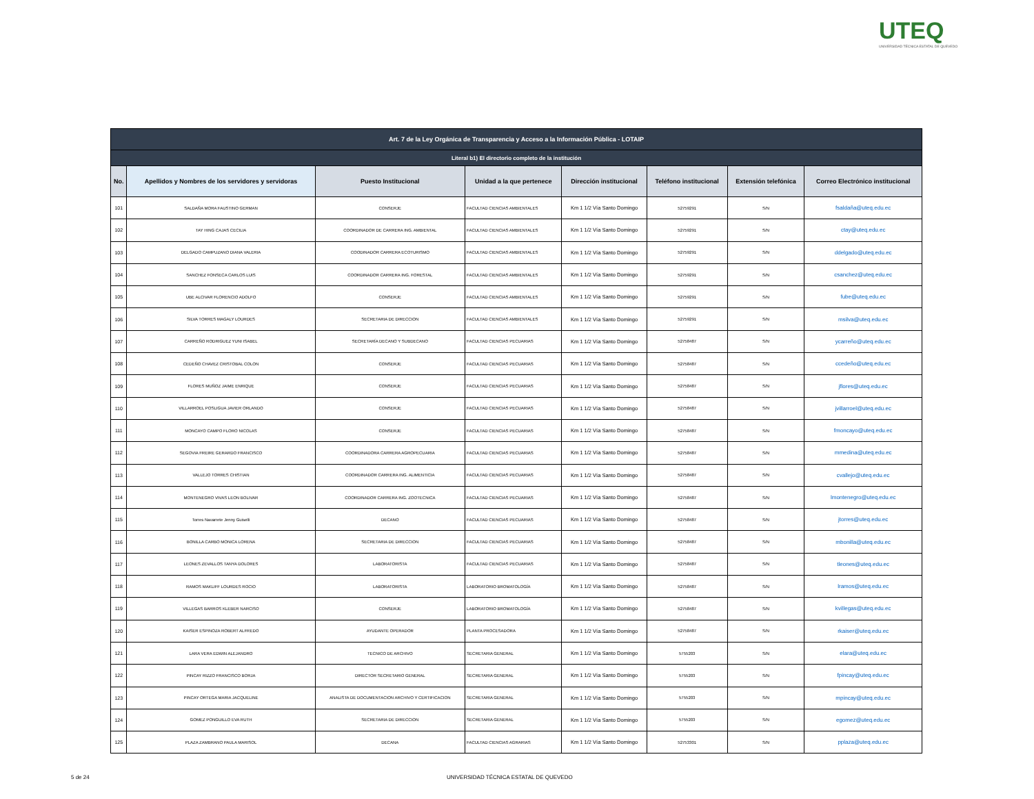UTEQ
UNIVERSIDAD TÉCNICA ESTATAL DE QUEVEDO
| Art. 7 de la Ley Orgánica de Transparencia y Acceso a la Información Pública - LOTAIP | | | | | | | |
| Literal b1) El directorio completo de la institución | | | | | | | |
| No. | Apellidos y Nombres de los servidores y servidoras | Puesto Institucional | Unidad a la que pertenece | Dirección institucional | Teléfono institucional | Extensión telefónica | Correo Electrónico institucional |
| 101 | SALDAÑA MORA FAUSTINO GERMAN | CONSERJE | FACULTAD CIENCIAS AMBIENTALES | Km 1 1/2 Vía Santo Domingo | 52759291 | S/N | fsaldaña@uteq.edu.ec |
| 102 | TAY HING CAJAS CECILIA | COORDINADOR DE CARRERA ING. AMBIENTAL | FACULTAD CIENCIAS AMBIENTALES | Km 1 1/2 Vía Santo Domingo | 52759291 | S/N | ctay@uteq.edu.ec |
| 103 | DELGADO CAMPUZANO DIANA VALERIA | COODINADOR CARRERA ECOTURISMO | FACULTAD CIENCIAS AMBIENTALES | Km 1 1/2 Vía Santo Domingo | 52759291 | S/N | ddelgado@uteq.edu.ec |
| 104 | SANCHEZ FONSECA CARLOS LUIS | COORDINADOR CARRERA ING. FORESTAL | FACULTAD CIENCIAS AMBIENTALES | Km 1 1/2 Vía Santo Domingo | 52759291 | S/N | csanchez@uteq.edu.ec |
| 105 | UBE ALCIVAR FLORENCIO ADOLFO | CONSERJE | FACULTAD CIENCIAS AMBIENTALES | Km 1 1/2 Vía Santo Domingo | 52759291 | S/N | fube@uteq.edu.ec |
| 106 | SILVA TORRES MAGALY LOURDES | SECRETARIA DE DIRECCION | FACULTAD CIENCIAS AMBIENTALES | Km 1 1/2 Vía Santo Domingo | 52759291 | S/N | msilva@uteq.edu.ec |
| 107 | CARREÑO RODRIGUEZ YUNI ISABEL | SECRETARÍA DECANO Y SUBDECANO | FACULTAD CIENCIAS PECUARIAS | Km 1 1/2 Vía Santo Domingo | 52758487 | S/N | ycarreño@uteq.edu.ec |
| 108 | CEDEÑO CHAVEZ CRISTOBAL COLON | CONSERJE | FACULTAD CIENCIAS PECUARIAS | Km 1 1/2 Vía Santo Domingo | 52758487 | S/N | ccedeño@uteq.edu.ec |
| 109 | FLORES MUÑOZ JAIME ENRIQUE | CONSERJE | FACULTAD CIENCIAS PECUARIAS | Km 1 1/2 Vía Santo Domingo | 52758487 | S/N | jflores@uteq.edu.ec |
| 110 | VILLARROEL POSLIGUA JAVIER ORLANDO | CONSERJE | FACULTAD CIENCIAS PECUARIAS | Km 1 1/2 Vía Santo Domingo | 52758487 | S/N | jvillarroel@uteq.edu.ec |
| 111 | MONCAYO CAMPO FLORO NICOLAS | CONSERJE | FACULTAD CIENCIAS PECUARIAS | Km 1 1/2 Vía Santo Domingo | 52758487 | S/N | fmoncayo@uteq.edu.ec |
| 112 | SEGOVIA FREIRE GERARDO FRANCISCO | COORDINADORA CARRERA AGROPECUARIA | FACULTAD CIENCIAS PECUARIAS | Km 1 1/2 Vía Santo Domingo | 52758487 | S/N | mmedina@uteq.edu.ec |
| 113 | VALLEJO TORRES CHISTIAN | COORDINADOR CARRERA ING. ALIMENTICIA | FACULTAD CIENCIAS PECUARIAS | Km 1 1/2 Vía Santo Domingo | 52758487 | S/N | cvallejo@uteq.edu.ec |
| 114 | MONTENEGRO VIVAS LEON BOLIVAR | COORDINADOR CARRERA ING. ZOOTECNICA | FACULTAD CIENCIAS PECUARIAS | Km 1 1/2 Vía Santo Domingo | 52758487 | S/N | lmontenegro@uteq.edu.ec |
| 115 | Torres Navarrete Jenny Guiselli | DECANO | FACULTAD CIENCIAS PECUARIAS | Km 1 1/2 Vía Santo Domingo | 52758487 | S/N | jtorres@uteq.edu.ec |
| 116 | BONILLA CARBO MONICA LORENA | SECRETARIA DE DIRECCION | FACULTAD CIENCIAS PECUARIAS | Km 1 1/2 Vía Santo Domingo | 52758487 | S/N | mbonilla@uteq.edu.ec |
| 117 | LEONES ZEVALLOS TANYA DOLORES | LABORATORISTA | FACULTAD CIENCIAS PECUARIAS | Km 1 1/2 Vía Santo Domingo | 52758487 | S/N | tleones@uteq.edu.ec |
| 118 | RAMOS MAKLIFF LOURDES ROCIO | LABORATORISTA | LABORATORIO BROMATOLOGÍA | Km 1 1/2 Vía Santo Domingo | 52758487 | S/N | lramos@uteq.edu.ec |
| 119 | VILLEGAS BARROS KLEBER NARCISO | CONSERJE | LABORATORIO BROMATOLOGÍA | Km 1 1/2 Vía Santo Domingo | 52758487 | S/N | kvillegas@uteq.edu.ec |
| 120 | KAISER ESPINOZA ROBERT ALFREDO | AYUDANTE OPERADOR | PLANTA PROCESADORA | Km 1 1/2 Vía Santo Domingo | 52758487 | S/N | rkaiser@uteq.edu.ec |
| 121 | LARA VERA EDWIN ALEJANDRO | TECNICO DE ARCHIVO | SECRETARIA GENERAL | Km 1 1/2 Vía Santo Domingo | 5755203 | S/N | elara@uteq.edu.ec |
| 122 | PINCAY RIZZO FRANCISCO BORJA | DIRECTOR SECRETARIO GENERAL | SECRETARIA GENERAL | Km 1 1/2 Vía Santo Domingo | 5755203 | S/N | fpincay@uteq.edu.ec |
| 123 | PINCAY ORTEGA MARIA JACQUELINE | ANALISTA DE DOCUMENTACION ARCHIVO Y CERTIFICACION | SECRETARIA GENERAL | Km 1 1/2 Vía Santo Domingo | 5755203 | S/N | mpincay@uteq.edu.ec |
| 124 | GOMEZ PONGUILLO EVA RUTH | SECRETARIA DE DIRECCION | SECRETARIA GENERAL | Km 1 1/2 Vía Santo Domingo | 5755203 | S/N | egomez@uteq.edu.ec |
| 125 | PLAZA ZAMBRANO PAULA MARISOL | DECANA | FACULTAD CIENCIAS AGRARIAS | Km 1 1/2 Vía Santo Domingo | 52753301 | S/N | pplaza@uteq.edu.ec |
5 de 24 UNIVERSIDAD TÉCNICA ESTATAL DE QUEVEDO